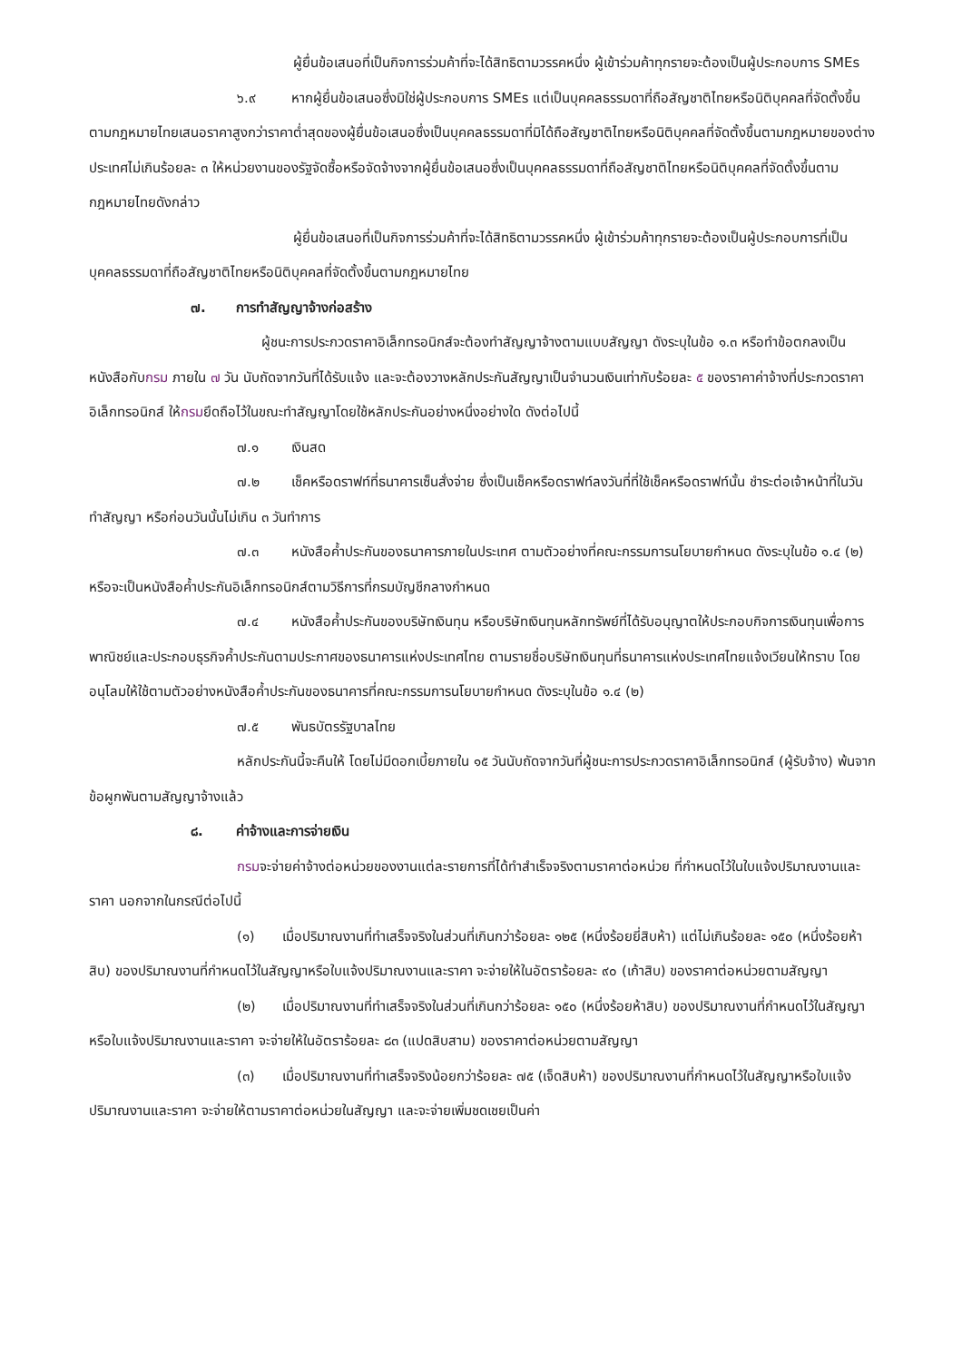ผู้ยื่นข้อเสนอที่เป็นกิจการร่วมค้าที่จะได้สิทธิตามวรรคหนึ่ง ผู้เข้าร่วมค้าทุกรายจะต้องเป็นผู้ประกอบการ SMEs
๖.๙ หากผู้ยื่นข้อเสนอซึ่งมิใช่ผู้ประกอบการ SMEs แต่เป็นบุคคลธรรมดาที่ถือสัญชาติไทยหรือนิติบุคคลที่จัดตั้งขึ้นตามกฎหมายไทยเสนอราคาสูงกว่าราคาต่ำสุดของผู้ยื่นข้อเสนอซึ่งเป็นบุคคลธรรมดาที่มิได้ถือสัญชาติไทยหรือนิติบุคคลที่จัดตั้งขึ้นตามกฎหมายของต่างประเทศไม่เกินร้อยละ ๓ ให้หน่วยงานของรัฐจัดซื้อหรือจัดจ้างจากผู้ยื่นข้อเสนอซึ่งเป็นบุคคลธรรมดาที่ถือสัญชาติไทยหรือนิติบุคคลที่จัดตั้งขึ้นตามกฎหมายไทยดังกล่าว
ผู้ยื่นข้อเสนอที่เป็นกิจการร่วมค้าที่จะได้สิทธิตามวรรคหนึ่ง ผู้เข้าร่วมค้าทุกรายจะต้องเป็นผู้ประกอบการที่เป็นบุคคลธรรมดาที่ถือสัญชาติไทยหรือนิติบุคคลที่จัดตั้งขึ้นตามกฎหมายไทย
๗. การทำสัญญาจ้างก่อสร้าง
ผู้ชนะการประกวดราคาอิเล็กทรอนิกส์จะต้องทำสัญญาจ้างตามแบบสัญญา ดังระบุในข้อ ๑.๓ หรือทำข้อตกลงเป็นหนังสือกับกรม ภายใน ๗ วัน นับถัดจากวันที่ได้รับแจ้ง และจะต้องวางหลักประกันสัญญาเป็นจำนวนเงินเท่ากับร้อยละ ๕ ของราคาค่าจ้างที่ประกวดราคาอิเล็กทรอนิกส์ ให้กรมยึดถือไว้ในขณะทำสัญญาโดยใช้หลักประกันอย่างหนึ่งอย่างใด ดังต่อไปนี้
๗.๑ เงินสด
๗.๒ เช็คหรือดราฟท์ที่ธนาคารเซ็นสั่งจ่าย ซึ่งเป็นเช็คหรือดราฟท์ลงวันที่ที่ใช้เช็คหรือดราฟท์นั้น ชำระต่อเจ้าหน้าที่ในวันทำสัญญา หรือก่อนวันนั้นไม่เกิน ๓ วันทำการ
๗.๓ หนังสือค้ำประกันของธนาคารภายในประเทศ ตามตัวอย่างที่คณะกรรมการนโยบายกำหนด ดังระบุในข้อ ๑.๔ (๒) หรือจะเป็นหนังสือค้ำประกันอิเล็กทรอนิกส์ตามวิธีการที่กรมบัญชีกลางกำหนด
๗.๔ หนังสือค้ำประกันของบริษัทเงินทุน หรือบริษัทเงินทุนหลักทรัพย์ที่ได้รับอนุญาตให้ประกอบกิจการเงินทุนเพื่อการพาณิชย์และประกอบธุรกิจค้ำประกันตามประกาศของธนาคารแห่งประเทศไทย ตามรายชื่อบริษัทเงินทุนที่ธนาคารแห่งประเทศไทยแจ้งเวียนให้ทราบ โดยอนุโลมให้ใช้ตามตัวอย่างหนังสือค้ำประกันของธนาคารที่คณะกรรมการนโยบายกำหนด ดังระบุในข้อ ๑.๔ (๒)
๗.๕ พันธบัตรรัฐบาลไทย
หลักประกันนี้จะคืนให้ โดยไม่มีดอกเบี้ยภายใน ๑๕ วันนับถัดจากวันที่ผู้ชนะการประกวดราคาอิเล็กทรอนิกส์ (ผู้รับจ้าง) พ้นจากข้อผูกพันตามสัญญาจ้างแล้ว
๘. ค่าจ้างและการจ่ายเงิน
กรมจะจ่ายค่าจ้างต่อหน่วยของงานแต่ละรายการที่ได้ทำสำเร็จจริงตามราคาต่อหน่วย ที่กำหนดไว้ในใบแจ้งปริมาณงานและราคา นอกจากในกรณีต่อไปนี้
(๑) เมื่อปริมาณงานที่ทำเสร็จจริงในส่วนที่เกินกว่าร้อยละ ๑๒๕ (หนึ่งร้อยยี่สิบห้า) แต่ไม่เกินร้อยละ ๑๕๐ (หนึ่งร้อยห้าสิบ) ของปริมาณงานที่กำหนดไว้ในสัญญาหรือใบแจ้งปริมาณงานและราคา จะจ่ายให้ในอัตราร้อยละ ๙๐ (เก้าสิบ) ของราคาต่อหน่วยตามสัญญา
(๒) เมื่อปริมาณงานที่ทำเสร็จจริงในส่วนที่เกินกว่าร้อยละ ๑๕๐ (หนึ่งร้อยห้าสิบ) ของปริมาณงานที่กำหนดไว้ในสัญญาหรือใบแจ้งปริมาณงานและราคา จะจ่ายให้ในอัตราร้อยละ ๘๓ (แปดสิบสาม) ของราคาต่อหน่วยตามสัญญา
(๓) เมื่อปริมาณงานที่ทำเสร็จจริงน้อยกว่าร้อยละ ๗๕ (เจ็ดสิบห้า) ของปริมาณงานที่กำหนดไว้ในสัญญาหรือใบแจ้งปริมาณงานและราคา จะจ่ายให้ตามราคาต่อหน่วยในสัญญา และจะจ่ายเพิ่มชดเชยเป็นค่า